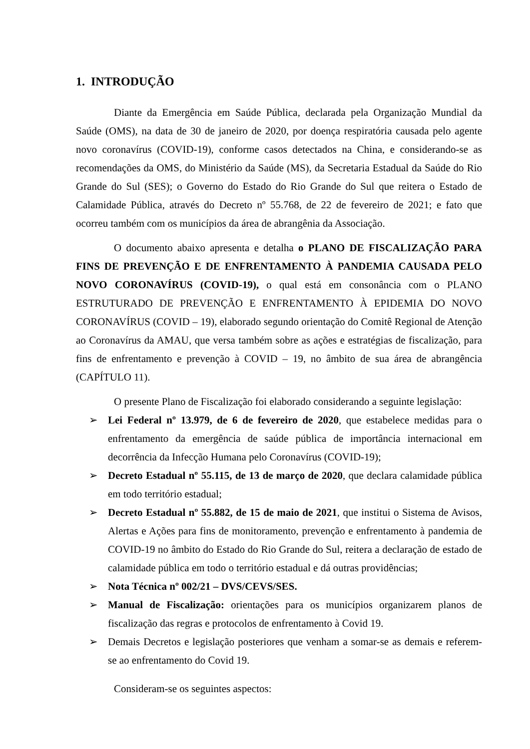1. INTRODUÇÃO
Diante da Emergência em Saúde Pública, declarada pela Organização Mundial da Saúde (OMS), na data de 30 de janeiro de 2020, por doença respiratória causada pelo agente novo coronavírus (COVID-19), conforme casos detectados na China, e considerando-se as recomendações da OMS, do Ministério da Saúde (MS), da Secretaria Estadual da Saúde do Rio Grande do Sul (SES); o Governo do Estado do Rio Grande do Sul que reitera o Estado de Calamidade Pública, através do Decreto nº 55.768, de 22 de fevereiro de 2021; e fato que ocorreu também com os municípios da área de abrangênia da Associação.
O documento abaixo apresenta e detalha o PLANO DE FISCALIZAÇÃO PARA FINS DE PREVENÇÃO E DE ENFRENTAMENTO À PANDEMIA CAUSADA PELO NOVO CORONAVÍRUS (COVID-19), o qual está em consonância com o PLANO ESTRUTURADO DE PREVENÇÃO E ENFRENTAMENTO À EPIDEMIA DO NOVO CORONAVÍRUS (COVID – 19), elaborado segundo orientação do Comitê Regional de Atenção ao Coronavírus da AMAU, que versa também sobre as ações e estratégias de fiscalização, para fins de enfrentamento e prevenção à COVID – 19, no âmbito de sua área de abrangência (CAPÍTULO 11).
O presente Plano de Fiscalização foi elaborado considerando a seguinte legislação:
➢ Lei Federal nº 13.979, de 6 de fevereiro de 2020, que estabelece medidas para o enfrentamento da emergência de saúde pública de importância internacional em decorrência da Infecção Humana pelo Coronavírus (COVID-19);
➢ Decreto Estadual nº 55.115, de 13 de março de 2020, que declara calamidade pública em todo território estadual;
➢ Decreto Estadual nº 55.882, de 15 de maio de 2021, que institui o Sistema de Avisos, Alertas e Ações para fins de monitoramento, prevenção e enfrentamento à pandemia de COVID-19 no âmbito do Estado do Rio Grande do Sul, reitera a declaração de estado de calamidade pública em todo o território estadual e dá outras providências;
➢ Nota Técnica nº 002/21 – DVS/CEVS/SES.
➢ Manual de Fiscalização: orientações para os municípios organizarem planos de fiscalização das regras e protocolos de enfrentamento à Covid 19.
➢ Demais Decretos e legislação posteriores que venham a somar-se as demais e referem- se ao enfrentamento do Covid 19.
Consideram-se os seguintes aspectos: